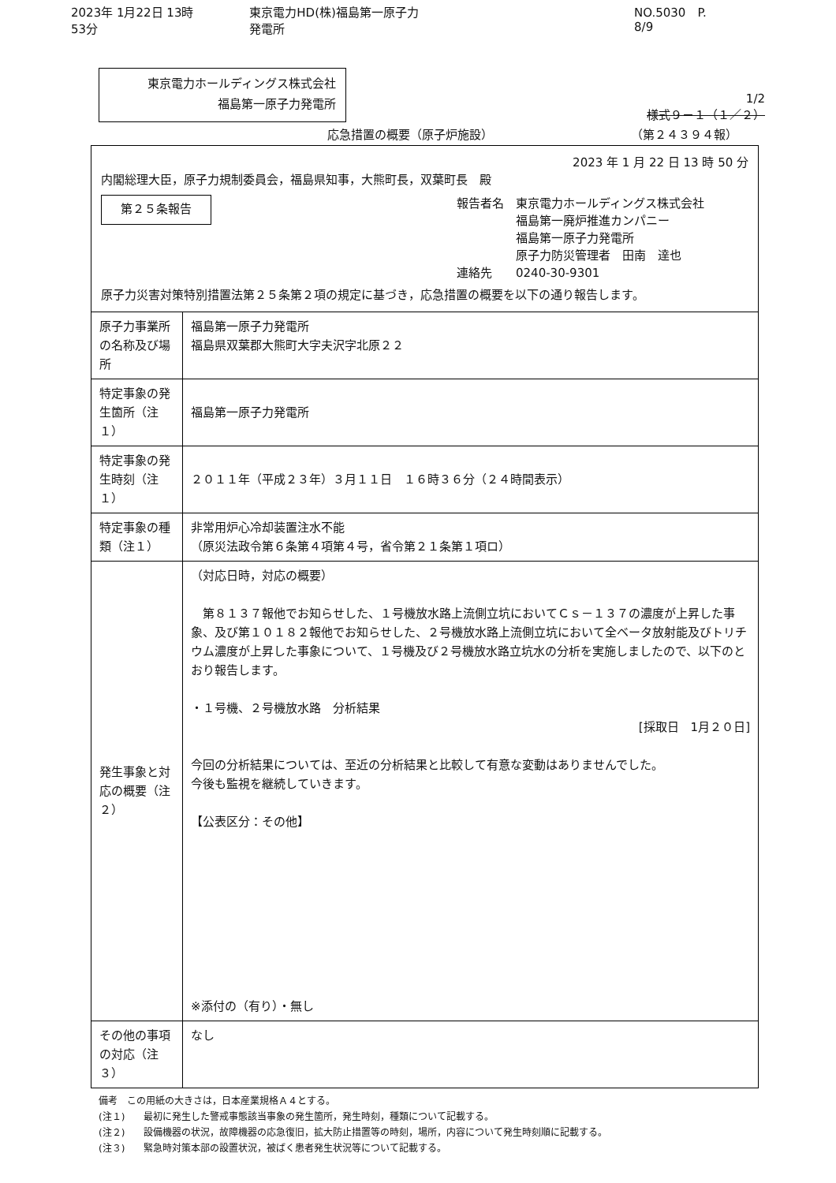2023年 1月22日 13時53分 東京電力HD(株)福島第一原子力発電所 NO.5030　P. 8/9
東京電力ホールディングス株式会社
福島第一原子力発電所
1/2
様式９－１（１／２）
応急措置の概要（原子炉施設） （第２４３９４報）
2023 年 1 月 22 日 13 時 50 分
内閣総理大臣，原子力規制委員会，福島県知事，大熊町長，双葉町長　殿
第２５条報告
報告者名　東京電力ホールディングス株式会社
　　　　　福島第一廃炉推進カンパニー
　　　　　福島第一原子力発電所
　　　　　原子力防災管理者　田南　達也
連絡先　　0240-30-9301
原子力災害対策特別措置法第２５条第２項の規定に基づき，応急措置の概要を以下の通り報告します。
| 原子力事業所の名称及び場所 | 福島第一原子力発電所 福島県双葉郡大熊町大字夫沢字北原２２ |
| 特定事象の発生箇所（注１） | 福島第一原子力発電所 |
| 特定事象の発生時刻（注１） | ２０１１年（平成２３年）３月１１日 １６時３６分（２４時間表示） |
| 特定事象の種類（注１） | 非常用炉心冷却装置注水不能 （原災法政令第６条第４項第４号，省令第２１条第１項ロ） |
| 発生事象と対応の概要（注２） | （対応日時，対応の概要） 第８１３７報他でお知らせした、１号機放水路上流側立坑においてＣｓ－１３７の濃度が上昇した事象、及び第１０１８２報他でお知らせした、２号機放水路上流側立坑において全ベータ放射能及びトリチウム濃度が上昇した事象について、１号機及び２号機放水路立坑水の分析を実施しましたので、以下のとおり報告します。 ・１号機、２号機放水路 分析結果 [採取日 1月２０日] 今回の分析結果については、至近の分析結果と比較して有意な変動はありませんでした。 今後も監視を継続していきます。 【公表区分：その他】 ※添付の（有り）・無し |
| その他の事項の対応（注３） | なし |
備考　この用紙の大きさは，日本産業規格Ａ４とする。
(注１)　　最初に発生した警戒事態該当事象の発生箇所，発生時刻，種類について記載する。
(注２)　　設備機器の状況，故障機器の応急復旧，拡大防止措置等の時刻，場所，内容について発生時刻順に記載する。
(注３)　　緊急時対策本部の設置状況，被ばく患者発生状況等について記載する。